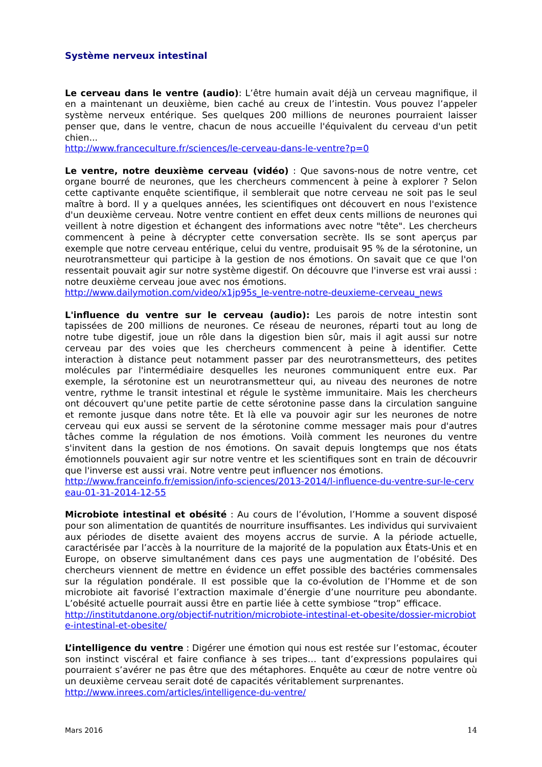Système nerveux intestinal
Le cerveau dans le ventre (audio): L’être humain avait déjà un cerveau magnifique, il en a maintenant un deuxième, bien caché au creux de l’intestin. Vous pouvez l’appeler système nerveux entérique. Ses quelques 200 millions de neurones pourraient laisser penser que, dans le ventre, chacun de nous accueille l'équivalent du cerveau d'un petit chien...
http://www.franceculture.fr/sciences/le-cerveau-dans-le-ventre?p=0
Le ventre, notre deuxième cerveau (vidéo) : Que savons-nous de notre ventre, cet organe bourré de neurones, que les chercheurs commencent à peine à explorer ? Selon cette captivante enquête scientifique, il semblerait que notre cerveau ne soit pas le seul maître à bord. Il y a quelques années, les scientifiques ont découvert en nous l'existence d'un deuxième cerveau. Notre ventre contient en effet deux cents millions de neurones qui veillent à notre digestion et échangent des informations avec notre "tête". Les chercheurs commencent à peine à décrypter cette conversation secrète. Ils se sont aperçus par exemple que notre cerveau entérique, celui du ventre, produisait 95 % de la sérotonine, un neurotransmetteur qui participe à la gestion de nos émotions. On savait que ce que l'on ressentait pouvait agir sur notre système digestif. On découvre que l'inverse est vrai aussi : notre deuxième cerveau joue avec nos émotions.
http://www.dailymotion.com/video/x1jp95s_le-ventre-notre-deuxieme-cerveau_news
L'influence du ventre sur le cerveau (audio): Les parois de notre intestin sont tapissées de 200 millions de neurones. Ce réseau de neurones, réparti tout au long de notre tube digestif, joue un rôle dans la digestion bien sûr, mais il agit aussi sur notre cerveau par des voies que les chercheurs commencent à peine à identifier. Cette interaction à distance peut notamment passer par des neurotransmetteurs, des petites molécules par l'intermédiaire desquelles les neurones communiquent entre eux. Par exemple, la sérotonine est un neurotransmetteur qui, au niveau des neurones de notre ventre, rythme le transit intestinal et régule le système immunitaire. Mais les chercheurs ont découvert qu'une petite partie de cette sérotonine passe dans la circulation sanguine et remonte jusque dans notre tête. Et là elle va pouvoir agir sur les neurones de notre cerveau qui eux aussi se servent de la sérotonine comme messager mais pour d'autres tâches comme la régulation de nos émotions. Voilà comment les neurones du ventre s'invitent dans la gestion de nos émotions. On savait depuis longtemps que nos états émotionnels pouvaient agir sur notre ventre et les scientifiques sont en train de découvrir que l'inverse est aussi vrai. Notre ventre peut influencer nos émotions.
http://www.franceinfo.fr/emission/info-sciences/2013-2014/l-influence-du-ventre-sur-le-cerveau-01-31-2014-12-55
Microbiote intestinal et obésité : Au cours de l’évolution, l’Homme a souvent disposé pour son alimentation de quantités de nourriture insuffisantes. Les individus qui survivaient aux périodes de disette avaient des moyens accrus de survie. A la période actuelle, caractérisée par l’accès à la nourriture de la majorité de la population aux États-Unis et en Europe, on observe simultanément dans ces pays une augmentation de l’obésité. Des chercheurs viennent de mettre en évidence un effet possible des bactéries commensales sur la régulation pondérale. Il est possible que la co-évolution de l’Homme et de son microbiote ait favorisé l’extraction maximale d’énergie d’une nourriture peu abondante. L’obésité actuelle pourrait aussi être en partie liée à cette symbiose “trop” efficace.
http://institutdanone.org/objectif-nutrition/microbiote-intestinal-et-obesite/dossier-microbiote-intestinal-et-obesite/
L’intelligence du ventre : Digérer une émotion qui nous est restée sur l’estomac, écouter son instinct viscéral et faire confiance à ses tripes… tant d’expressions populaires qui pourraient s’avérer ne pas être que des métaphores. Enquête au cœur de notre ventre où un deuxième cerveau serait doté de capacités véritablement surprenantes.
http://www.inrees.com/articles/intelligence-du-ventre/
Mars 2016 14